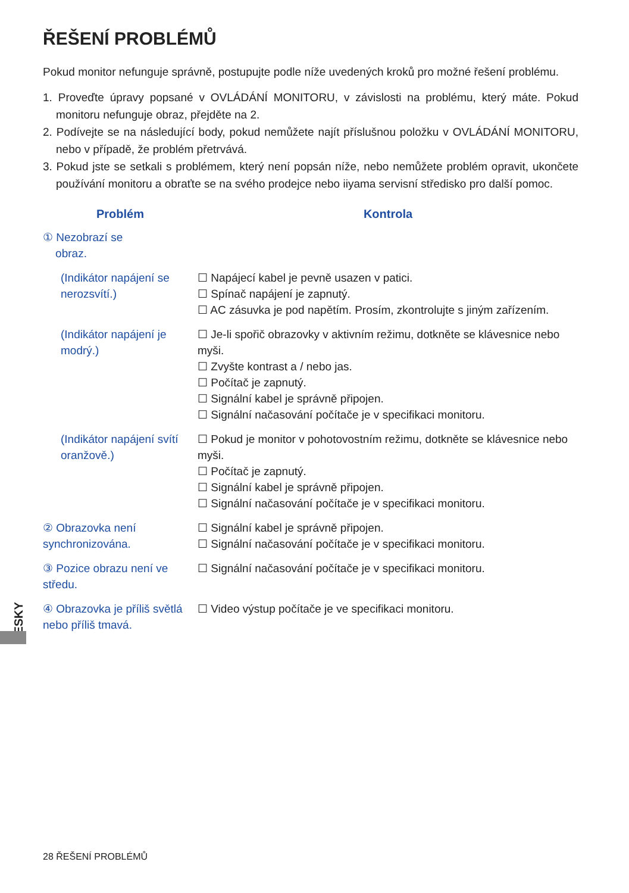ŘEŠENÍ PROBLÉMŮ
Pokud monitor nefunguje správně, postupujte podle níže uvedených kroků pro možné řešení problému.
1. Proveďte úpravy popsané v OVLÁDÁNÍ MONITORU, v závislosti na problému, který máte. Pokud monitoru nefunguje obraz, přejděte na 2.
2. Podívejte se na následující body, pokud nemůžete najít příslušnou položku v OVLÁDÁNÍ MONITORU, nebo v případě, že problém přetrvává.
3. Pokud jste se setkali s problémem, který není popsán níže, nebo nemůžete problém opravit, ukončete používání monitoru a obraťte se na svého prodejce nebo iiyama servisní středisko pro další pomoc.
| Problém | Kontrola |
| --- | --- |
| ① Nezobrazí se obraz. | |
| (Indikátor napájení se nerozsvítí.) | ☐ Napájecí kabel je pevně usazen v patici. ☐ Spínač napájení je zapnutý. ☐ AC zásuvka je pod napětím. Prosím, zkontrolujte s jiným zařízením. |
| (Indikátor napájení je modrý.) | ☐ Je-li spořič obrazovky v aktivním režimu, dotkněte se klávesnice nebo myši. ☐ Zvyšte kontrast a / nebo jas. ☐ Počítač je zapnutý. ☐ Signální kabel je správně připojen. ☐ Signální načasování počítače je v specifikaci monitoru. |
| (Indikátor napájení svítí oranžově.) | ☐ Pokud je monitor v pohotovostním režimu, dotkněte se klávesnice nebo myši. ☐ Počítač je zapnutý. ☐ Signální kabel je správně připojen. ☐ Signální načasování počítače je v specifikaci monitoru. |
| ② Obrazovka není synchronizována. | ☐ Signální kabel je správně připojen. ☐ Signální načasování počítače je v specifikaci monitoru. |
| ③ Pozice obrazu není ve středu. | ☐ Signální načasování počítače je v specifikaci monitoru. |
| ④ Obrazovka je příliš světlá nebo příliš tmavá. | ☐ Video výstup počítače je ve specifikaci monitoru. |
ČESKY
28 ŘEŠENÍ PROBLÉMŮ